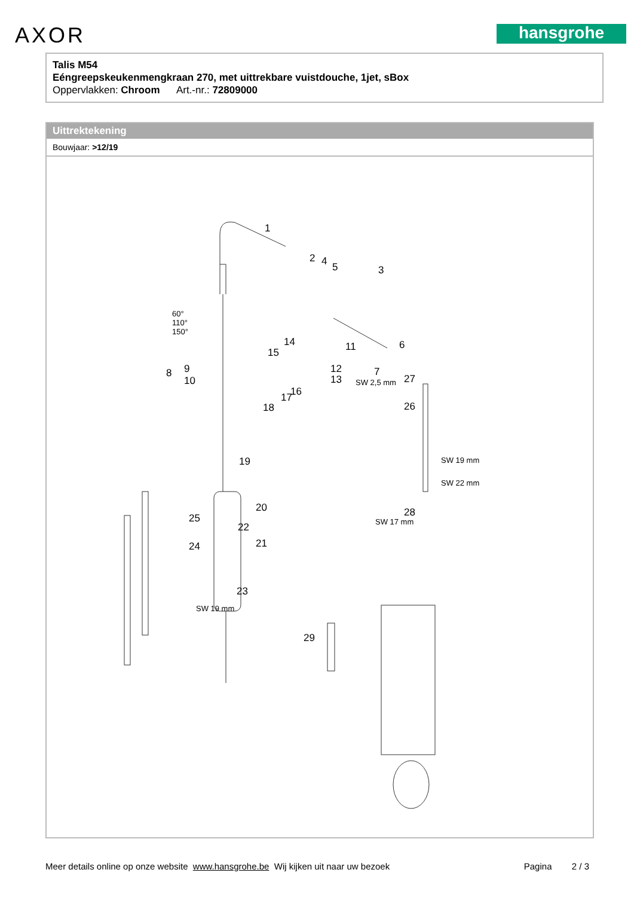AXOR hansgrohe
Talis M54
Eéngreepskeukenmengkraan 270, met uittrekbare vuistdouche, 1jet, sBox
Oppervlakken: Chroom Art.-nr.: 72809000
Uittrektekening
Bouwjaar: >12/19
1
2 4 5 3
60°
110°
150°
14
15 11 6
8 9
10
12
13
7
SW 2,5 mm 27
16 17
18 26
19 SW 19 mm
SW 22 mm
20
25 28
SW 17 mm 22
21 24
23
SW 19 mm
29
Meer details online op onze website www.hansgrohe.be Wij kijken uit naar uw bezoek Pagina 2 / 3